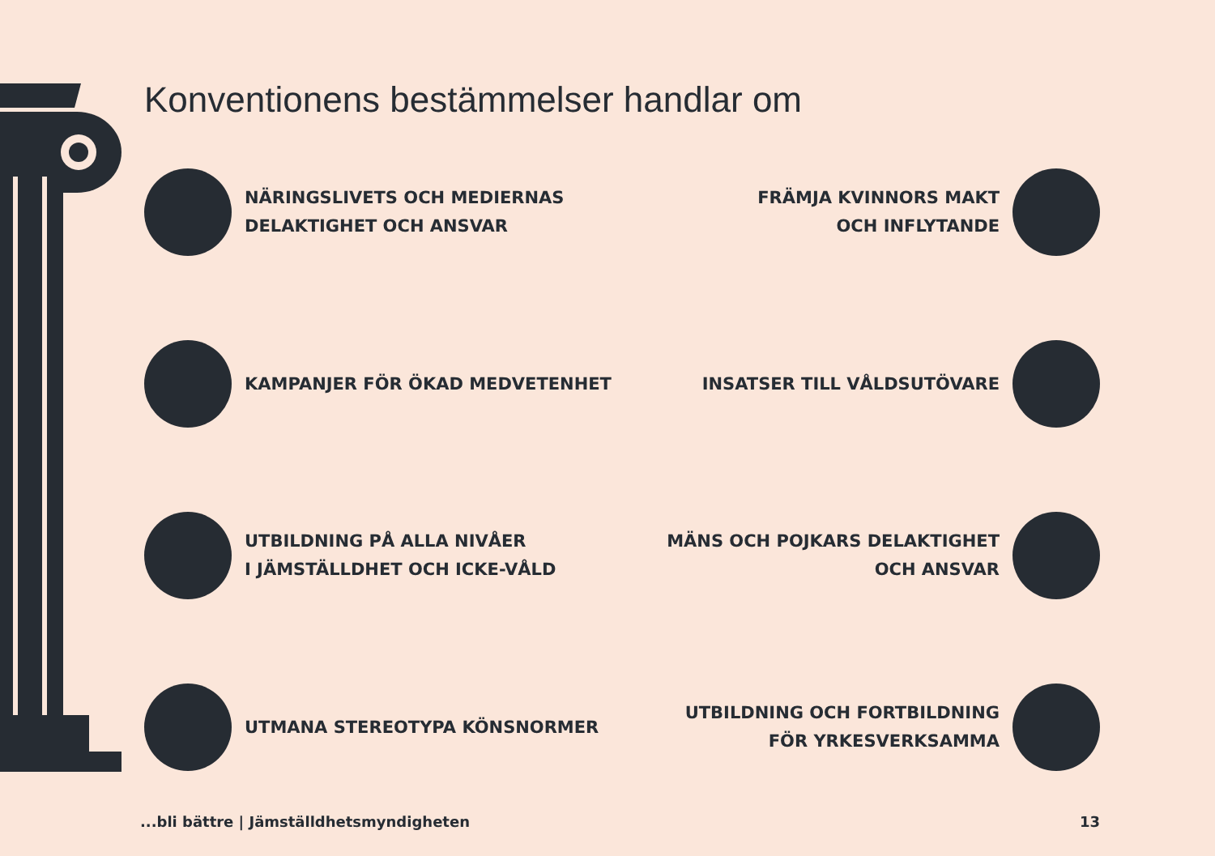Konventionens bestämmelser handlar om
NÄRINGSLIVETS OCH MEDIERNAS
DELAKTIGHET OCH ANSVAR
FRÄMJA KVINNORS MAKT
OCH INFLYTANDE
KAMPANJER FÖR ÖKAD MEDVETENHET
INSATSER TILL VÅLDSUTÖVARE
UTBILDNING PÅ ALLA NIVÅER
I JÄMSTÄLLDHET OCH ICKE-VÅLD
MÄNS OCH POJKARS DELAKTIGHET
OCH ANSVAR
UTMANA STEREOTYPA KÖNSNORMER
UTBILDNING OCH FORTBILDNING
FÖR YRKESVERKSAMMA
...bli bättre | Jämställdhetsmyndigheten 13